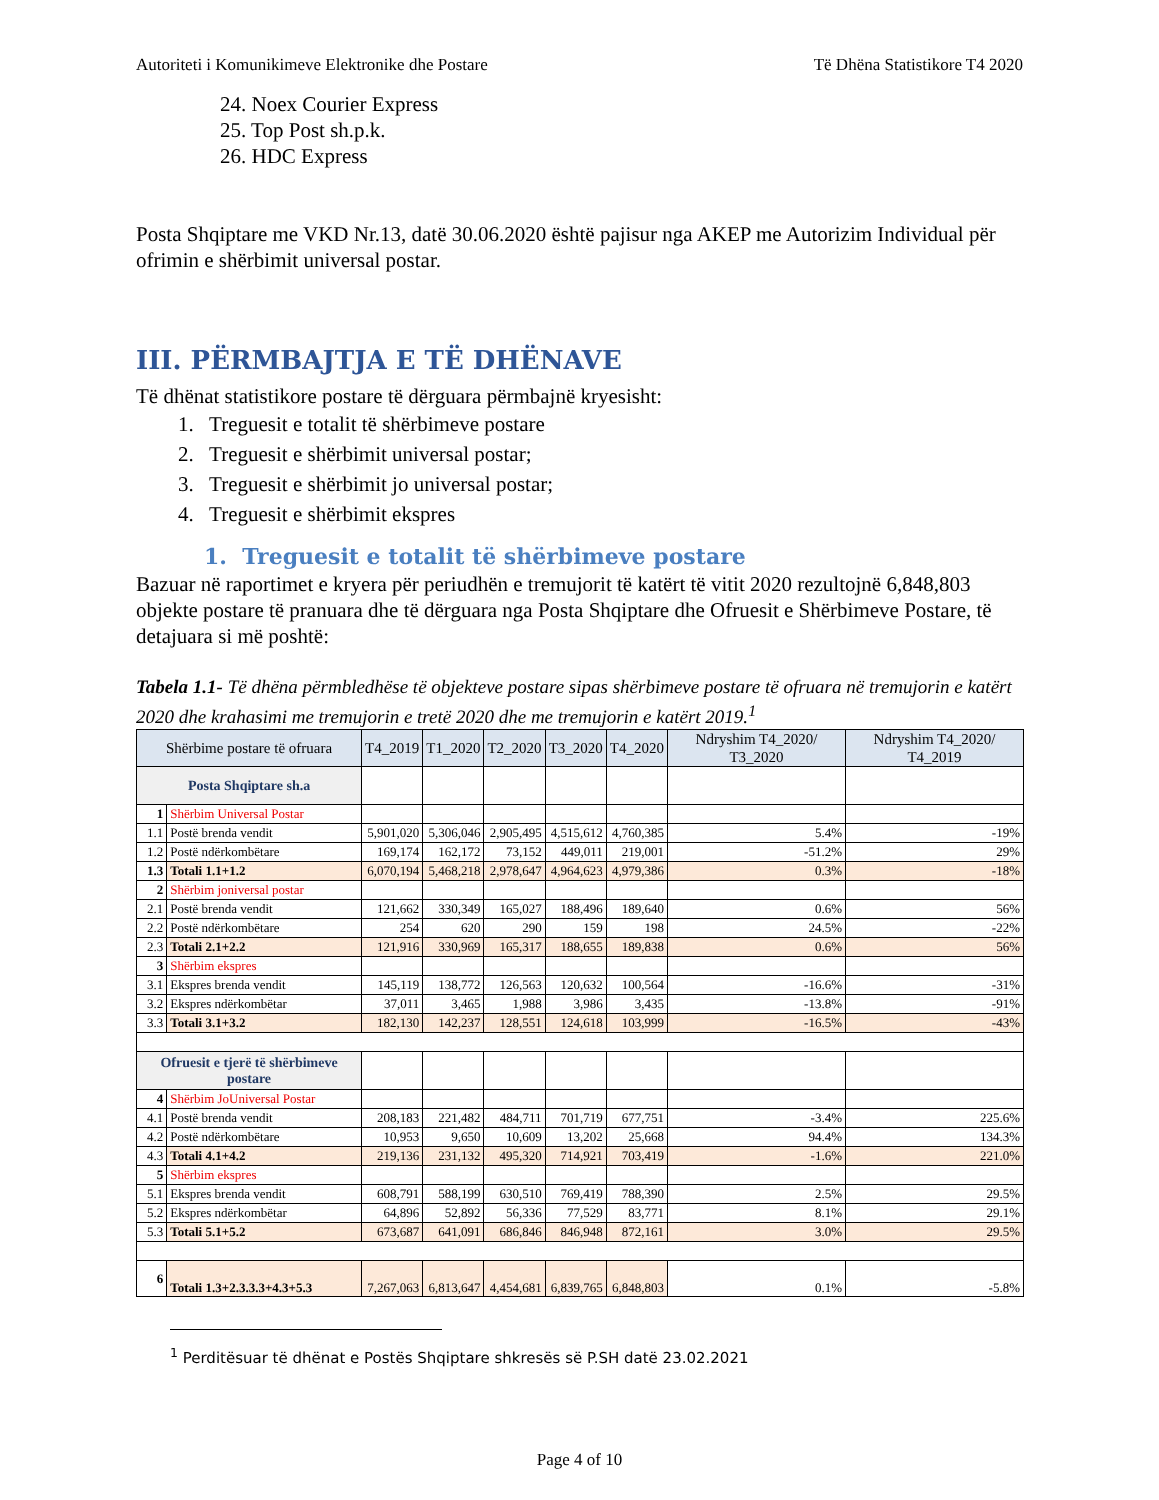Autoriteti i Komunikimeve Elektronike dhe Postare Të Dhëna Statistikore T4 2020
24. Noex Courier Express
25. Top Post sh.p.k.
26. HDC Express
Posta Shqiptare me VKD Nr.13, datë 30.06.2020 është pajisur nga AKEP me Autorizim Individual për ofrimin e shërbimit universal postar.
III. PËRMBAJTJA E TË DHËNAVE
Të dhënat statistikore postare të dërguara përmbajnë kryesisht:
1. Treguesit e totalit të shërbimeve postare
2. Treguesit e shërbimit universal postar;
3. Treguesit e shërbimit jo universal postar;
4. Treguesit e shërbimit ekspres
1. Treguesit e totalit të shërbimeve postare
Bazuar në raportimet e kryera për periudhën e tremujorit të katërt të vitit 2020 rezultojnë 6,848,803 objekte postare të pranuara dhe të dërguara nga Posta Shqiptare dhe Ofruesit e Shërbimeve Postare, të detajuara si më poshtë:
Tabela 1.1- Të dhëna përmbledhëse të objekteve postare sipas shërbimeve postare të ofruara në tremujorin e katërt 2020 dhe krahasimi me tremujorin e tretë 2020 dhe me tremujorin e katërt 2019.<sup>1</sup>
| Shërbime postare të ofruara | | T4_2019 | T1_2020 | T2_2020 | T3_2020 | T4_2020 | Ndryshim T4_2020/ T3_2020 | Ndryshim T4_2020/ T4_2019 |
| --- | --- | --- | --- | --- | --- | --- | --- | --- |
| Posta Shqiptare sh.a | | | | | | | | |
| 1 | Shërbim Universal Postar | | | | | | | |
| 1.1 | Postë brenda vendit | 5,901,020 | 5,306,046 | 2,905,495 | 4,515,612 | 4,760,385 | 5.4% | -19% |
| 1.2 | Postë ndërkombëtare | 169,174 | 162,172 | 73,152 | 449,011 | 219,001 | -51.2% | 29% |
| 1.3 | Totali 1.1+1.2 | 6,070,194 | 5,468,218 | 2,978,647 | 4,964,623 | 4,979,386 | 0.3% | -18% |
| 2 | Shërbim joniversal postar | | | | | | | |
| 2.1 | Postë brenda vendit | 121,662 | 330,349 | 165,027 | 188,496 | 189,640 | 0.6% | 56% |
| 2.2 | Postë ndërkombëtare | 254 | 620 | 290 | 159 | 198 | 24.5% | -22% |
| 2.3 | Totali 2.1+2.2 | 121,916 | 330,969 | 165,317 | 188,655 | 189,838 | 0.6% | 56% |
| 3 | Shërbim ekspres | | | | | | | |
| 3.1 | Ekspres brenda vendit | 145,119 | 138,772 | 126,563 | 120,632 | 100,564 | -16.6% | -31% |
| 3.2 | Ekspres ndërkombëtar | 37,011 | 3,465 | 1,988 | 3,986 | 3,435 | -13.8% | -91% |
| 3.3 | Totali 3.1+3.2 | 182,130 | 142,237 | 128,551 | 124,618 | 103,999 | -16.5% | -43% |
| Ofruesit e tjerë të shërbimeve postare | | | | | | | | |
| 4 | Shërbim JoUniversal Postar | | | | | | | |
| 4.1 | Postë brenda vendit | 208,183 | 221,482 | 484,711 | 701,719 | 677,751 | -3.4% | 225.6% |
| 4.2 | Postë ndërkombëtare | 10,953 | 9,650 | 10,609 | 13,202 | 25,668 | 94.4% | 134.3% |
| 4.3 | Totali 4.1+4.2 | 219,136 | 231,132 | 495,320 | 714,921 | 703,419 | -1.6% | 221.0% |
| 5 | Shërbim ekspres | | | | | | | |
| 5.1 | Ekspres brenda vendit | 608,791 | 588,199 | 630,510 | 769,419 | 788,390 | 2.5% | 29.5% |
| 5.2 | Ekspres ndërkombëtar | 64,896 | 52,892 | 56,336 | 77,529 | 83,771 | 8.1% | 29.1% |
| 5.3 | Totali 5.1+5.2 | 673,687 | 641,091 | 686,846 | 846,948 | 872,161 | 3.0% | 29.5% |
| 6 | Totali 1.3+2.3.3.3+4.3+5.3 | 7,267,063 | 6,813,647 | 4,454,681 | 6,839,765 | 6,848,803 | 0.1% | -5.8% |
<sup>1</sup> Perditësuar të dhënat e Postës Shqiptare shkresës së P.SH datë 23.02.2021
Page 4 of 10